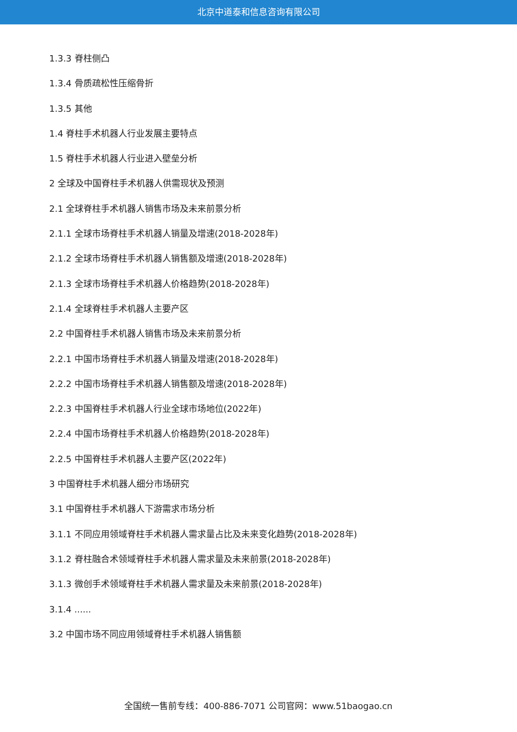北京中道泰和信息咨询有限公司
1.3.3 脊柱侧凸
1.3.4 骨质疏松性压缩骨折
1.3.5 其他
1.4 脊柱手术机器人行业发展主要特点
1.5 脊柱手术机器人行业进入壁垒分析
2 全球及中国脊柱手术机器人供需现状及预测
2.1 全球脊柱手术机器人销售市场及未来前景分析
2.1.1 全球市场脊柱手术机器人销量及增速(2018-2028年)
2.1.2 全球市场脊柱手术机器人销售额及增速(2018-2028年)
2.1.3 全球市场脊柱手术机器人价格趋势(2018-2028年)
2.1.4 全球脊柱手术机器人主要产区
2.2 中国脊柱手术机器人销售市场及未来前景分析
2.2.1 中国市场脊柱手术机器人销量及增速(2018-2028年)
2.2.2 中国市场脊柱手术机器人销售额及增速(2018-2028年)
2.2.3 中国脊柱手术机器人行业全球市场地位(2022年)
2.2.4 中国市场脊柱手术机器人价格趋势(2018-2028年)
2.2.5 中国脊柱手术机器人主要产区(2022年)
3 中国脊柱手术机器人细分市场研究
3.1 中国脊柱手术机器人下游需求市场分析
3.1.1 不同应用领域脊柱手术机器人需求量占比及未来变化趋势(2018-2028年)
3.1.2 脊柱融合术领域脊柱手术机器人需求量及未来前景(2018-2028年)
3.1.3 微创手术领域脊柱手术机器人需求量及未来前景(2018-2028年)
3.1.4 ......
3.2 中国市场不同应用领域脊柱手术机器人销售额
全国统一售前专线：400-886-7071 公司官网：www.51baogao.cn